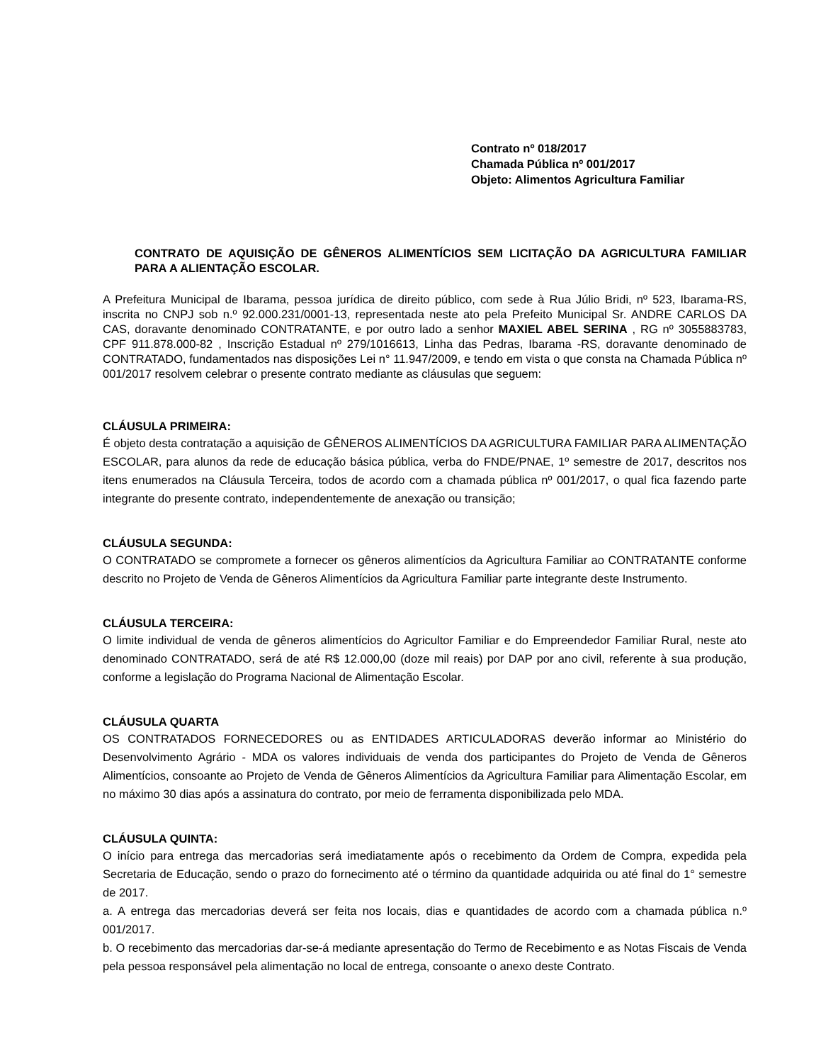Contrato nº 018/2017
Chamada Pública nº 001/2017
Objeto: Alimentos Agricultura Familiar
CONTRATO DE AQUISIÇÃO DE GÊNEROS ALIMENTÍCIOS SEM LICITAÇÃO DA AGRICULTURA FAMILIAR PARA A ALIENTAÇÃO ESCOLAR.
A Prefeitura Municipal de Ibarama, pessoa jurídica de direito público, com sede à Rua Júlio Bridi, nº 523, Ibarama-RS, inscrita no CNPJ sob n.º 92.000.231/0001-13, representada neste ato pela Prefeito Municipal Sr. ANDRE CARLOS DA CAS, doravante denominado CONTRATANTE, e por outro lado a senhor MAXIEL ABEL SERINA , RG nº 3055883783, CPF 911.878.000-82 , Inscrição Estadual nº 279/1016613, Linha das Pedras, Ibarama -RS, doravante denominado de CONTRATADO, fundamentados nas disposições Lei n° 11.947/2009, e tendo em vista o que consta na Chamada Pública nº 001/2017 resolvem celebrar o presente contrato mediante as cláusulas que seguem:
CLÁUSULA PRIMEIRA:
É objeto desta contratação a aquisição de GÊNEROS ALIMENTÍCIOS DA AGRICULTURA FAMILIAR PARA ALIMENTAÇÃO ESCOLAR, para alunos da rede de educação básica pública, verba do FNDE/PNAE, 1º semestre de 2017, descritos nos itens enumerados na Cláusula Terceira, todos de acordo com a chamada pública nº 001/2017, o qual fica fazendo parte integrante do presente contrato, independentemente de anexação ou transição;
CLÁUSULA SEGUNDA:
O CONTRATADO se compromete a fornecer os gêneros alimentícios da Agricultura Familiar ao CONTRATANTE conforme descrito no Projeto de Venda de Gêneros Alimentícios da Agricultura Familiar parte integrante deste Instrumento.
CLÁUSULA TERCEIRA:
O limite individual de venda de gêneros alimentícios do Agricultor Familiar e do Empreendedor Familiar Rural, neste ato denominado CONTRATADO, será de até R$ 12.000,00 (doze mil reais) por DAP por ano civil, referente à sua produção, conforme a legislação do Programa Nacional de Alimentação Escolar.
CLÁUSULA QUARTA
OS CONTRATADOS FORNECEDORES ou as ENTIDADES ARTICULADORAS deverão informar ao Ministério do Desenvolvimento Agrário - MDA os valores individuais de venda dos participantes do Projeto de Venda de Gêneros Alimentícios, consoante ao Projeto de Venda de Gêneros Alimentícios da Agricultura Familiar para Alimentação Escolar, em no máximo 30 dias após a assinatura do contrato, por meio de ferramenta disponibilizada pelo MDA.
CLÁUSULA QUINTA:
O início para entrega das mercadorias será imediatamente após o recebimento da Ordem de Compra, expedida pela Secretaria de Educação, sendo o prazo do fornecimento até o término da quantidade adquirida ou até final do 1° semestre de 2017.
a. A entrega das mercadorias deverá ser feita nos locais, dias e quantidades de acordo com a chamada pública n.º 001/2017.
b. O recebimento das mercadorias dar-se-á mediante apresentação do Termo de Recebimento e as Notas Fiscais de Venda pela pessoa responsável pela alimentação no local de entrega, consoante o anexo deste Contrato.